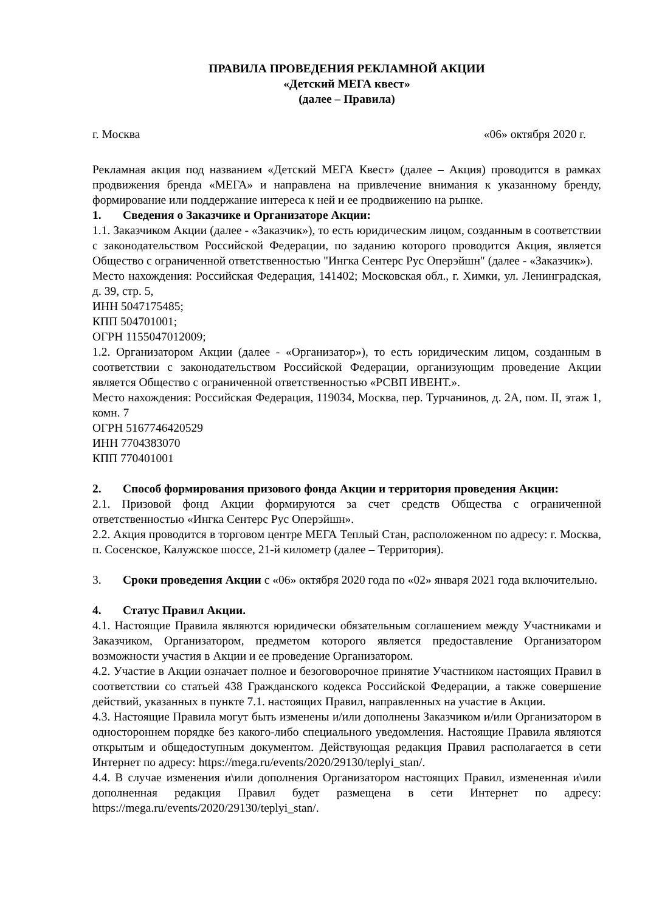ПРАВИЛА ПРОВЕДЕНИЯ РЕКЛАМНОЙ АКЦИИ
«Детский МЕГА квест»
(далее – Правила)
г. Москва «06» октября 2020 г.
Рекламная акция под названием «Детский МЕГА Квест» (далее – Акция) проводится в рамках продвижения бренда «МЕГА» и направлена на привлечение внимания к указанному бренду, формирование или поддержание интереса к ней и ее продвижению на рынке.
1. Сведения о Заказчике и Организаторе Акции:
1.1. Заказчиком Акции (далее - «Заказчик»), то есть юридическим лицом, созданным в соответствии с законодательством Российской Федерации, по заданию которого проводится Акция, является Общество с ограниченной ответственностью "Ингка Сентерс Рус Оперэйшн" (далее - «Заказчик»).
Место нахождения: Российская Федерация, 141402; Московская обл., г. Химки, ул. Ленинградская, д. 39, стр. 5,
ИНН 5047175485;
КПП 504701001;
ОГРН 1155047012009;
1.2. Организатором Акции (далее - «Организатор»), то есть юридическим лицом, созданным в соответствии с законодательством Российской Федерации, организующим проведение Акции является Общество с ограниченной ответственностью «РСВП ИВЕНТ.».
Место нахождения: Российская Федерация, 119034, Москва, пер. Турчанинов, д. 2А, пом. II, этаж 1, комн. 7
ОГРН 5167746420529
ИНН 7704383070
КПП 770401001
2. Способ формирования призового фонда Акции и территория проведения Акции:
2.1. Призовой фонд Акции формируются за счет средств Общества с ограниченной ответственностью «Ингка Сентерс Рус Оперэйшн».
2.2. Акция проводится в торговом центре МЕГА Теплый Стан, расположенном по адресу: г. Москва, п. Сосенское, Калужское шоссе, 21-й километр (далее – Территория).
3. Сроки проведения Акции с «06» октября 2020 года по «02» января 2021 года включительно.
4. Статус Правил Акции.
4.1. Настоящие Правила являются юридически обязательным соглашением между Участниками и Заказчиком, Организатором, предметом которого является предоставление Организатором возможности участия в Акции и ее проведение Организатором.
4.2. Участие в Акции означает полное и безоговорочное принятие Участником настоящих Правил в соответствии со статьей 438 Гражданского кодекса Российской Федерации, а также совершение действий, указанных в пункте 7.1. настоящих Правил, направленных на участие в Акции.
4.3. Настоящие Правила могут быть изменены и/или дополнены Заказчиком и/или Организатором в одностороннем порядке без какого-либо специального уведомления. Настоящие Правила являются открытым и общедоступным документом. Действующая редакция Правил располагается в сети Интернет по адресу: https://mega.ru/events/2020/29130/teplyi_stan/.
4.4. В случае изменения и\или дополнения Организатором настоящих Правил, измененная и\или дополненная редакция Правил будет размещена в сети Интернет по адресу: https://mega.ru/events/2020/29130/teplyi_stan/.